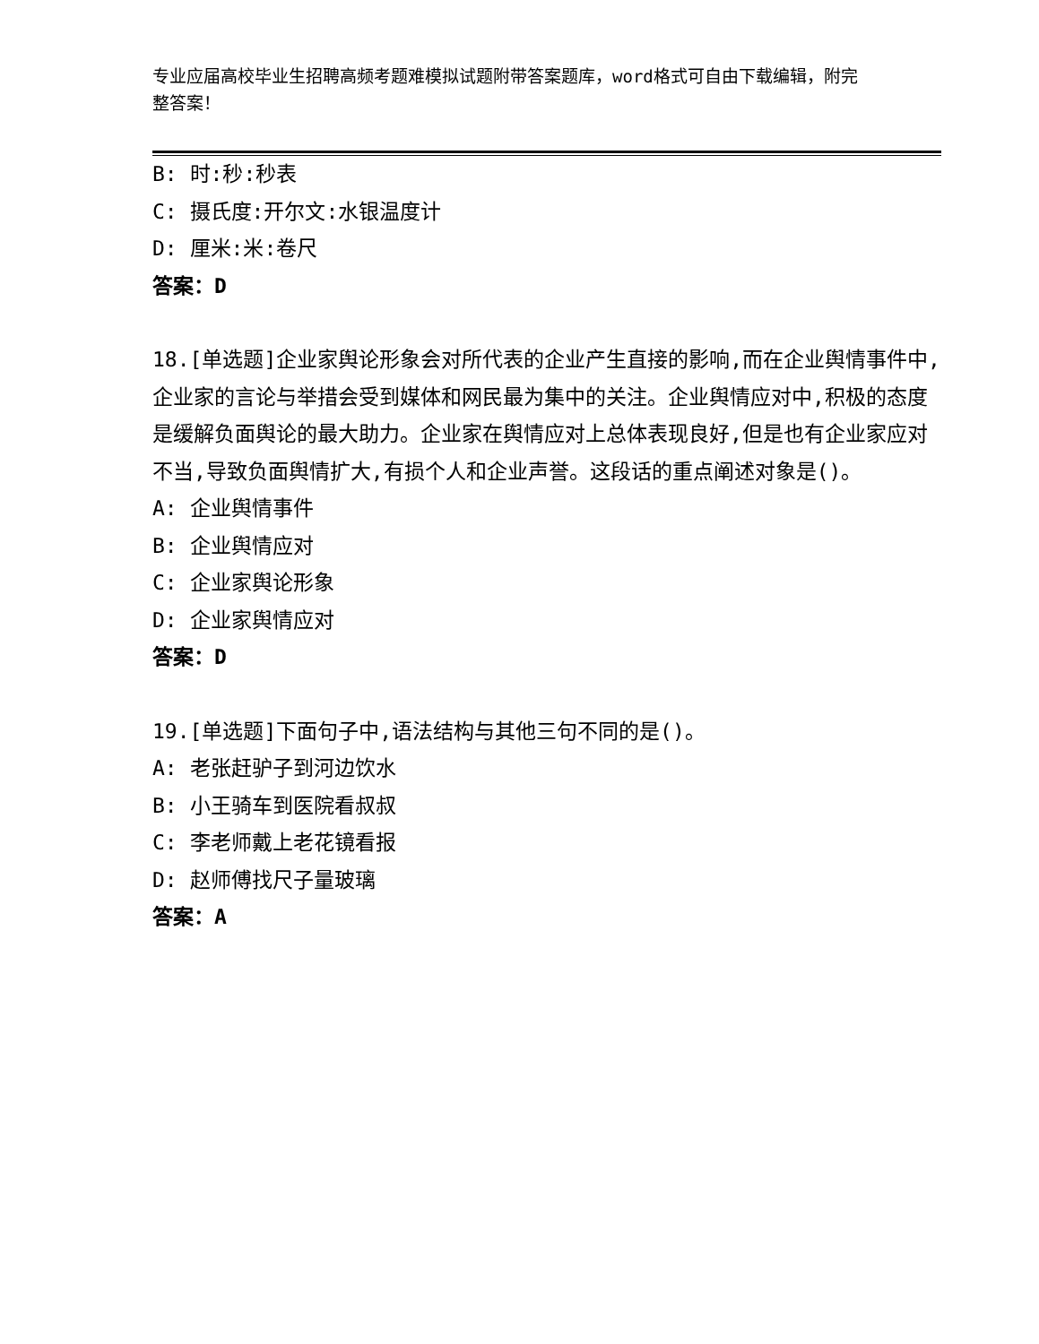专业应届高校毕业生招聘高频考题难模拟试题附带答案题库，word格式可自由下载编辑，附完整答案！
B: 时:秒:秒表
C: 摄氏度:开尔文:水银温度计
D: 厘米:米:卷尺
答案：D
18.[单选题]企业家舆论形象会对所代表的企业产生直接的影响,而在企业舆情事件中,企业家的言论与举措会受到媒体和网民最为集中的关注。企业舆情应对中,积极的态度是缓解负面舆论的最大助力。企业家在舆情应对上总体表现良好,但是也有企业家应对不当,导致负面舆情扩大,有损个人和企业声誉。这段话的重点阐述对象是()。
A: 企业舆情事件
B: 企业舆情应对
C: 企业家舆论形象
D: 企业家舆情应对
答案：D
19.[单选题]下面句子中,语法结构与其他三句不同的是()。
A: 老张赶驴子到河边饮水
B: 小王骑车到医院看叔叔
C: 李老师戴上老花镜看报
D: 赵师傅找尺子量玻璃
答案：A